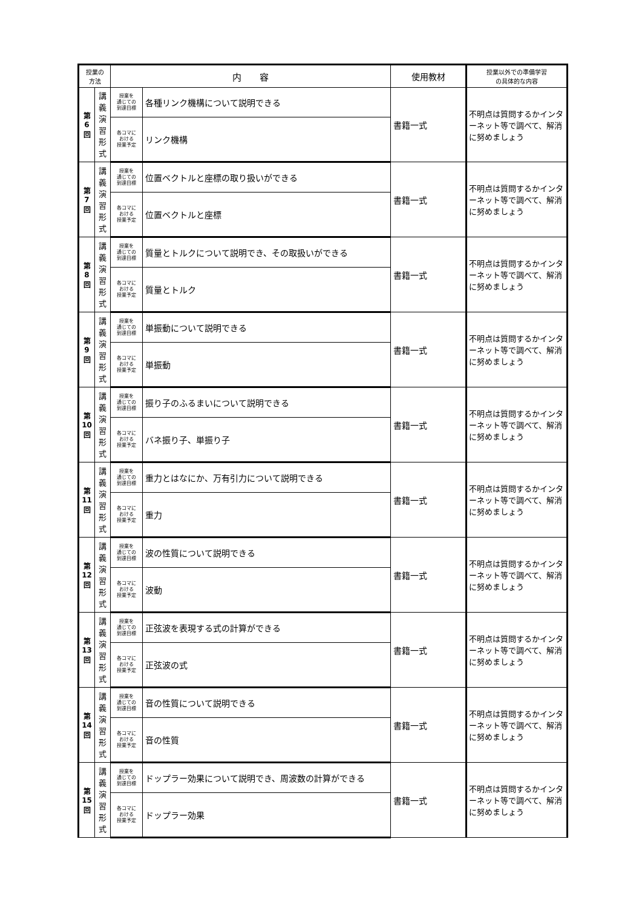| 授業の 方法 | | 内 容 | | 使用教材 | 授業以外での準備学習 の具体的な内容 |
| --- | --- | --- | --- | --- | --- |
| 第 6 回 | 講 義 演 習 形 式 | 授業を 通じての 到達目標 | 各種リンク機構について説明できる | 書籍一式 | 不明点は質問するかインターネット等で調べて、解消に努めましょう |
| | | 各コマに おける 授業予定 | リンク機構 | | |
| 第 7 回 | 講 義 演 習 形 式 | 授業を 通じての 到達目標 | 位置ベクトルと座標の取り扱いができる | 書籍一式 | 不明点は質問するかインターネット等で調べて、解消に努めましょう |
| | | 各コマに おける 授業予定 | 位置ベクトルと座標 | | |
| 第 8 回 | 講 義 演 習 形 式 | 授業を 通じての 到達目標 | 質量とトルクについて説明でき、その取扱いができる | 書籍一式 | 不明点は質問するかインターネット等で調べて、解消に努めましょう |
| | | 各コマに おける 授業予定 | 質量とトルク | | |
| 第 9 回 | 講 義 演 習 形 式 | 授業を 通じての 到達目標 | 単振動について説明できる | 書籍一式 | 不明点は質問するかインターネット等で調べて、解消に努めましょう |
| | | 各コマに おける 授業予定 | 単振動 | | |
| 第 10 回 | 講 義 演 習 形 式 | 授業を 通じての 到達目標 | 振り子のふるまいについて説明できる | 書籍一式 | 不明点は質問するかインターネット等で調べて、解消に努めましょう |
| | | 各コマに おける 授業予定 | バネ振り子、単振り子 | | |
| 第 11 回 | 講 義 演 習 形 式 | 授業を 通じての 到達目標 | 重力とはなにか、万有引力について説明できる | 書籍一式 | 不明点は質問するかインターネット等で調べて、解消に努めましょう |
| | | 各コマに おける 授業予定 | 重力 | | |
| 第 12 回 | 講 義 演 習 形 式 | 授業を 通じての 到達目標 | 波の性質について説明できる | 書籍一式 | 不明点は質問するかインターネット等で調べて、解消に努めましょう |
| | | 各コマに おける 授業予定 | 波動 | | |
| 第 13 回 | 講 義 演 習 形 式 | 授業を 通じての 到達目標 | 正弦波を表現する式の計算ができる | 書籍一式 | 不明点は質問するかインターネット等で調べて、解消に努めましょう |
| | | 各コマに おける 授業予定 | 正弦波の式 | | |
| 第 14 回 | 講 義 演 習 形 式 | 授業を 通じての 到達目標 | 音の性質について説明できる | 書籍一式 | 不明点は質問するかインターネット等で調べて、解消に努めましょう |
| | | 各コマに おける 授業予定 | 音の性質 | | |
| 第 15 回 | 講 義 演 習 形 式 | 授業を 通じての 到達目標 | ドップラー効果について説明でき、周波数の計算ができる | 書籍一式 | 不明点は質問するかインターネット等で調べて、解消に努めましょう |
| | | 各コマに おける 授業予定 | ドップラー効果 | | |